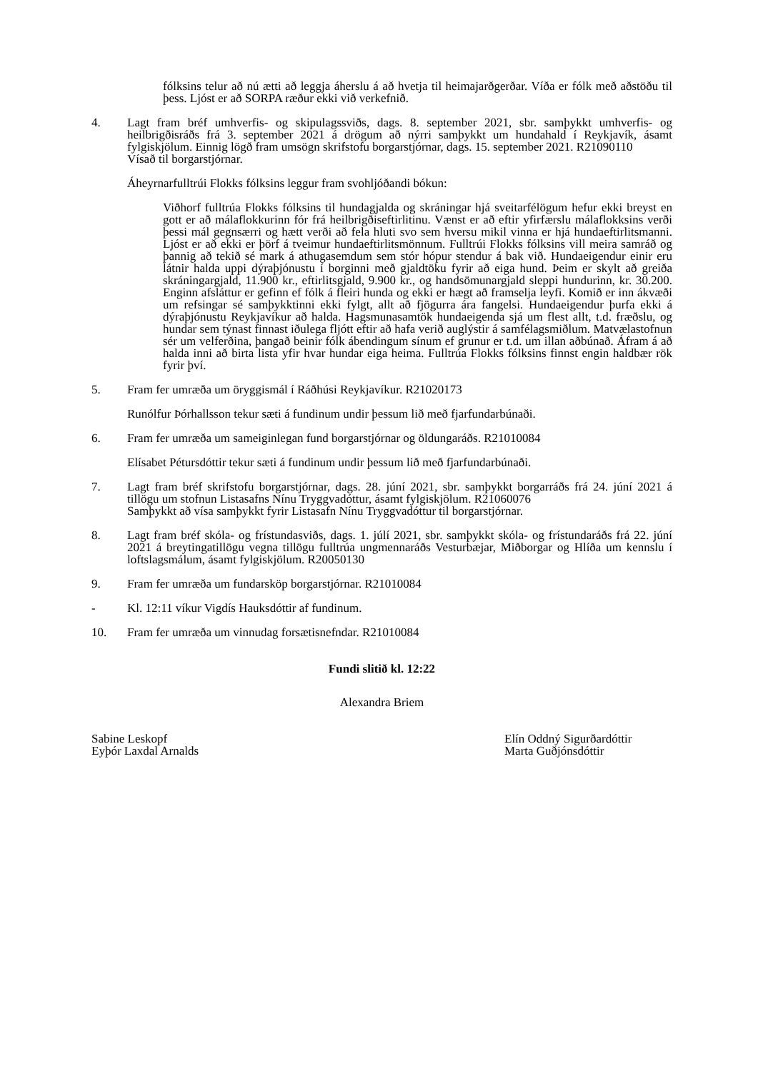fólksins telur að nú ætti að leggja áherslu á að hvetja til heimajarðgerðar. Víða er fólk með aðstöðu til þess. Ljóst er að SORPA ræður ekki við verkefnið.
4. Lagt fram bréf umhverfis- og skipulagssviðs, dags. 8. september 2021, sbr. samþykkt umhverfis- og heilbrigðisráðs frá 3. september 2021 á drögum að nýrri samþykkt um hundahald í Reykjavík, ásamt fylgiskjölum. Einnig lögð fram umsögn skrifstofu borgarstjórnar, dags. 15. september 2021. R21090110
Vísað til borgarstjórnar.
Áheyrnarfulltrúi Flokks fólksins leggur fram svohljóðandi bókun:
Viðhorf fulltrúa Flokks fólksins til hundagjalda og skráningar hjá sveitarfélögum hefur ekki breyst en gott er að málaflokkurinn fór frá heilbrigðiseftirlitinu. Vænst er að eftir yfirfærslu málaflokksins verði þessi mál gegnsærri og hætt verði að fela hluti svo sem hversu mikil vinna er hjá hundaeftirlitsmanni. Ljóst er að ekki er þörf á tveimur hundaeftirlitsmönnum. Fulltrúi Flokks fólksins vill meira samráð og þannig að tekið sé mark á athugasemdum sem stór hópur stendur á bak við. Hundaeigendur einir eru látnir halda uppi dýraþjónustu í borginni með gjaldtöku fyrir að eiga hund. Þeim er skylt að greiða skráningargjald, 11.900 kr., eftirlitsgjald, 9.900 kr., og handsömunargjald sleppi hundurinn, kr. 30.200. Enginn afsláttur er gefinn ef fólk á fleiri hunda og ekki er hægt að framselja leyfi. Komið er inn ákvæði um refsingar sé samþykktinni ekki fylgt, allt að fjögurra ára fangelsi. Hundaeigendur þurfa ekki á dýraþjónustu Reykjavíkur að halda. Hagsmunasamtök hundaeigenda sjá um flest allt, t.d. fræðslu, og hundar sem týnast finnast iðulega fljótt eftir að hafa verið auglýstir á samfélagsmiðlum. Matvælastofnun sér um velferðina, þangað beinir fólk ábendingum sínum ef grunur er t.d. um illan aðbúnað. Áfram á að halda inni að birta lista yfir hvar hundar eiga heima. Fulltrúa Flokks fólksins finnst engin haldbær rök fyrir því.
5. Fram fer umræða um öryggismál í Ráðhúsi Reykjavíkur. R21020173
Runólfur Þórhallsson tekur sæti á fundinum undir þessum lið með fjarfundarbúnaði.
6. Fram fer umræða um sameiginlegan fund borgarstjórnar og öldungaráðs. R21010084
Elísabet Pétursdóttir tekur sæti á fundinum undir þessum lið með fjarfundarbúnaði.
7. Lagt fram bréf skrifstofu borgarstjórnar, dags. 28. júní 2021, sbr. samþykkt borgarráðs frá 24. júní 2021 á tillögu um stofnun Listasafns Nínu Tryggvadóttur, ásamt fylgiskjölum. R21060076
Samþykkt að vísa samþykkt fyrir Listasafn Nínu Tryggvadóttur til borgarstjórnar.
8. Lagt fram bréf skóla- og frístundasviðs, dags. 1. júlí 2021, sbr. samþykkt skóla- og frístundaráðs frá 22. júní 2021 á breytingatillögu vegna tillögu fulltrúa ungmennaráðs Vesturbæjar, Miðborgar og Hlíða um kennslu í loftslagsmálum, ásamt fylgiskjölum. R20050130
9. Fram fer umræða um fundarsköp borgarstjórnar. R21010084
- Kl. 12:11 víkur Vigdís Hauksdóttir af fundinum.
10. Fram fer umræða um vinnudag forsætisnefndar. R21010084
Fundi slitið kl. 12:22
Alexandra Briem
Sabine Leskopf
Eyþór Laxdal Arnalds
Elín Oddný Sigurðardóttir
Marta Guðjónsdóttir